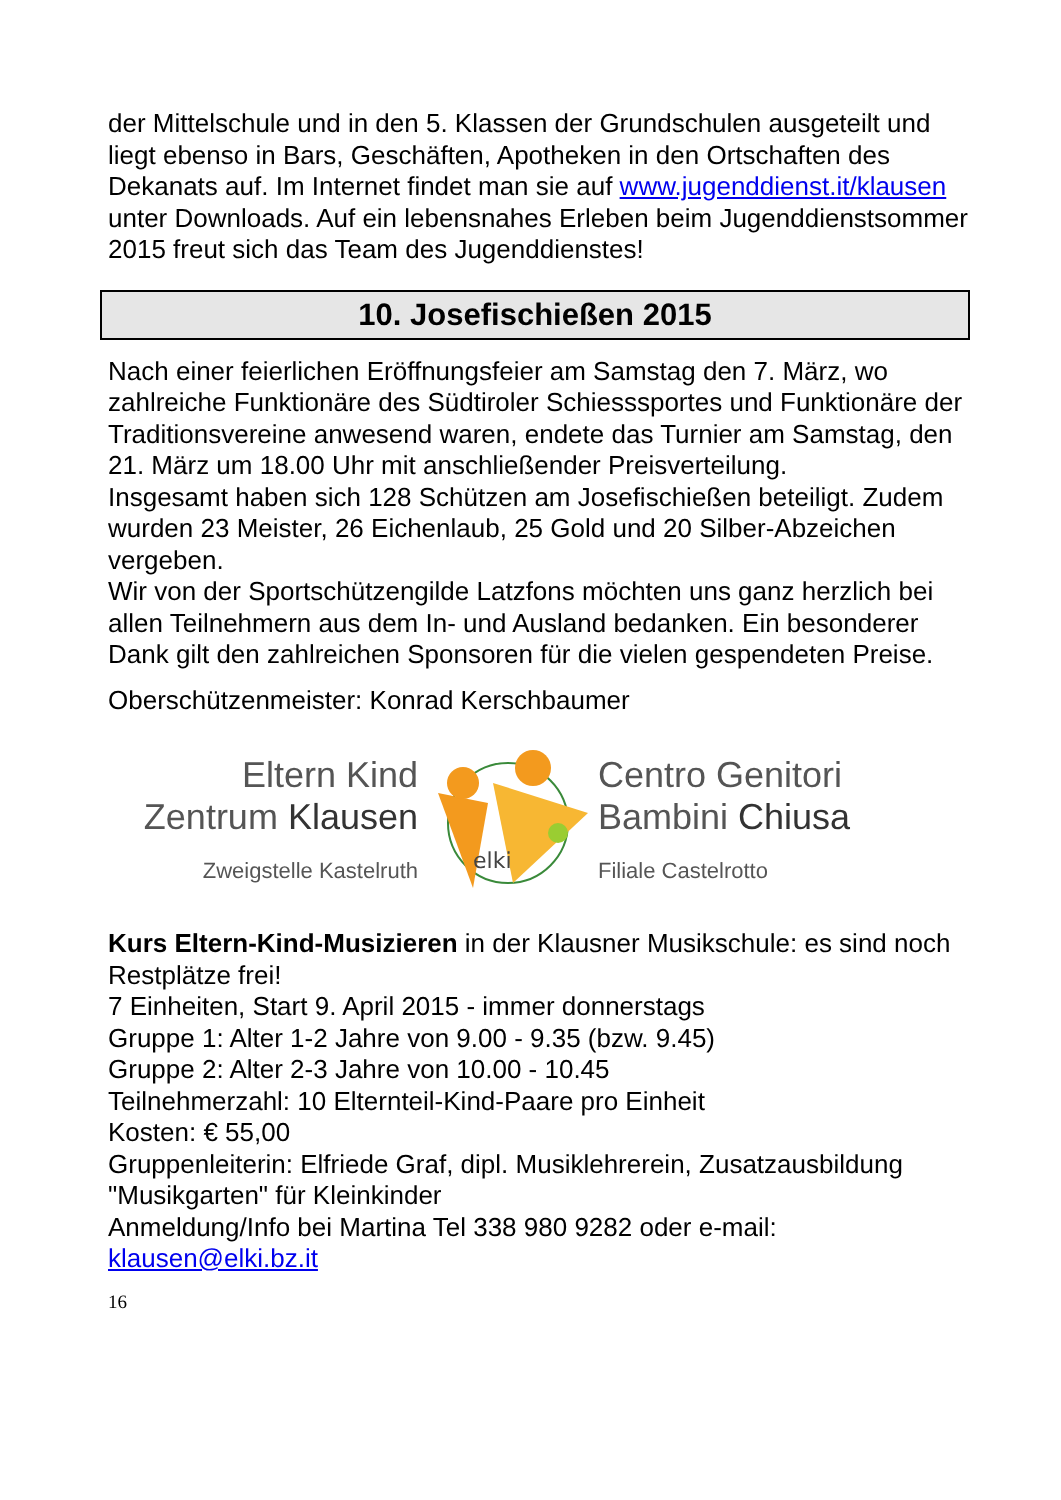der Mittelschule und in den 5. Klassen der Grundschulen ausgeteilt und liegt ebenso in Bars, Geschäften, Apotheken in den Ortschaften des Dekanats auf. Im Internet findet man sie auf www.jugenddienst.it/klausen unter Downloads. Auf ein lebensnahes Erleben beim Jugenddienstsommer 2015 freut sich das Team des Jugenddienstes!
10. Josefischießen 2015
Nach einer feierlichen Eröffnungsfeier am Samstag den 7. März, wo zahlreiche Funktionäre des Südtiroler Schiesssportes und Funktionäre der Traditionsvereine anwesend waren, endete das Turnier am Samstag, den 21. März um 18.00 Uhr mit anschließender Preisverteilung.
Insgesamt haben sich 128 Schützen am Josefischießen beteiligt. Zudem wurden 23 Meister, 26 Eichenlaub, 25 Gold und 20 Silber-Abzeichen vergeben.
Wir von der Sportschützengilde Latzfons möchten uns ganz herzlich bei allen Teilnehmern aus dem In- und Ausland bedanken. Ein besonderer Dank gilt den zahlreichen Sponsoren für die vielen gespendeten Preise.
Oberschützenmeister: Konrad Kerschbaumer
Eltern Kind
Zentrum Klausen
Zweigstelle Kastelruth
elki
Centro Genitori
Bambini Chiusa
Filiale Castelrotto
Kurs Eltern-Kind-Musizieren in der Klausner Musikschule: es sind noch Restplätze frei!
7 Einheiten, Start 9. April 2015 - immer donnerstags
Gruppe 1: Alter 1-2 Jahre von 9.00 - 9.35 (bzw. 9.45)
Gruppe 2: Alter 2-3 Jahre von 10.00 - 10.45
Teilnehmerzahl: 10 Elternteil-Kind-Paare pro Einheit
Kosten: € 55,00
Gruppenleiterin: Elfriede Graf, dipl. Musiklehrerein, Zusatzausbildung "Musikgarten" für Kleinkinder
Anmeldung/Info bei Martina Tel 338 980 9282 oder e-mail: klausen@elki.bz.it
16